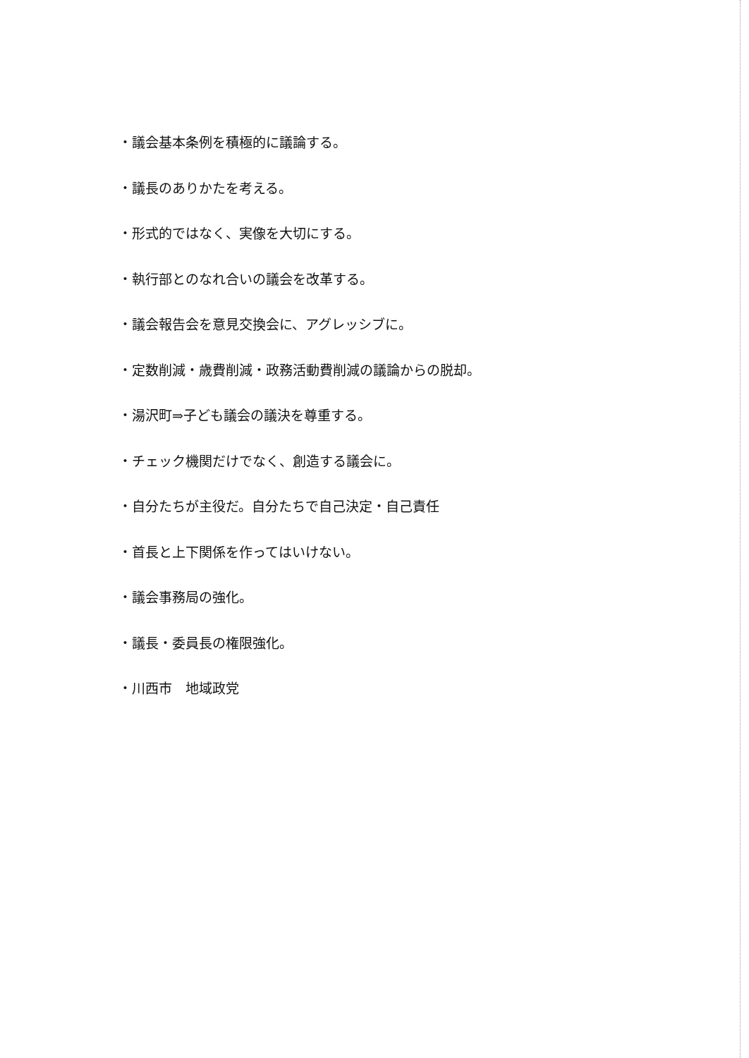・議会基本条例を積極的に議論する。
・議長のありかたを考える。
・形式的ではなく、実像を大切にする。
・執行部とのなれ合いの議会を改革する。
・議会報告会を意見交換会に、アグレッシブに。
・定数削減・歳費削減・政務活動費削減の議論からの脱却。
・湯沢町⇒子ども議会の議決を尊重する。
・チェック機関だけでなく、創造する議会に。
・自分たちが主役だ。自分たちで自己決定・自己責任
・首長と上下関係を作ってはいけない。
・議会事務局の強化。
・議長・委員長の権限強化。
・川西市　地域政党